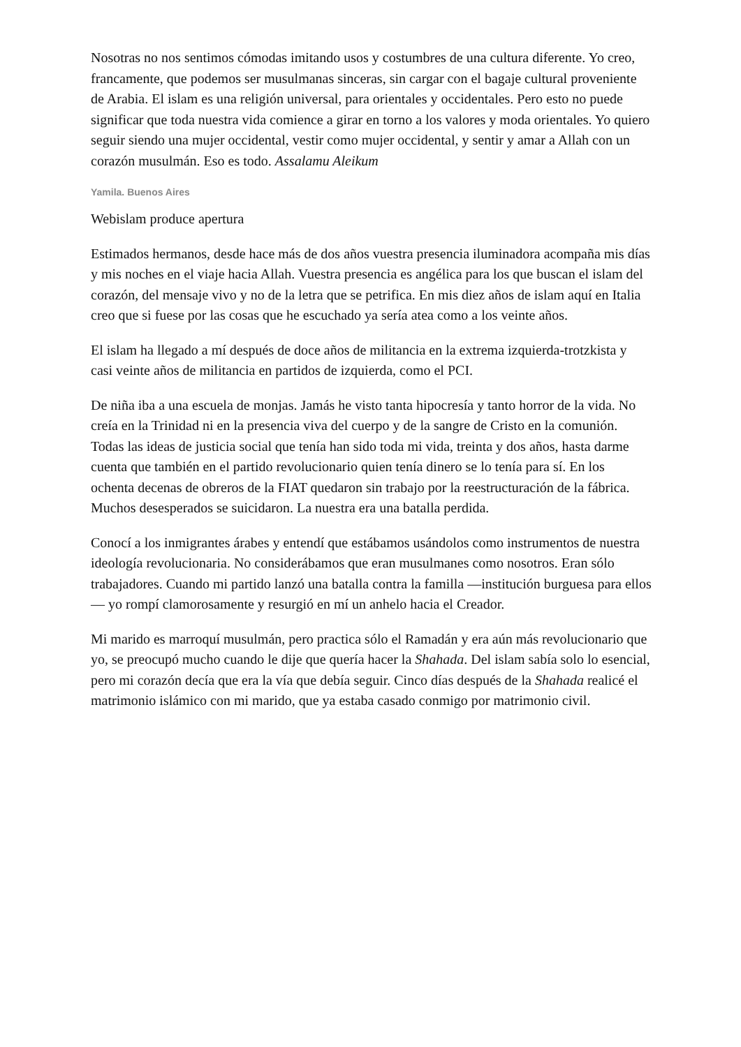Nosotras no nos sentimos cómodas imitando usos y costumbres de una cultura diferente. Yo creo, francamente, que podemos ser musulmanas sinceras, sin cargar con el bagaje cultural proveniente de Arabia. El islam es una religión universal, para orientales y occidentales. Pero esto no puede significar que toda nuestra vida comience a girar en torno a los valores y moda orientales. Yo quiero seguir siendo una mujer occidental, vestir como mujer occidental, y sentir y amar a Allah con un corazón musulmán. Eso es todo. Assalamu Aleikum
Yamila. Buenos Aires
Webislam produce apertura
Estimados hermanos, desde hace más de dos años vuestra presencia iluminadora acompaña mis días y mis noches en el viaje hacia Allah. Vuestra presencia es angélica para los que buscan el islam del corazón, del mensaje vivo y no de la letra que se petrifica. En mis diez años de islam aquí en Italia creo que si fuese por las cosas que he escuchado ya sería atea como a los veinte años.
El islam ha llegado a mí después de doce años de militancia en la extrema izquierda-trotzkista y casi veinte años de militancia en partidos de izquierda, como el PCI.
De niña iba a una escuela de monjas. Jamás he visto tanta hipocresía y tanto horror de la vida. No creía en la Trinidad ni en la presencia viva del cuerpo y de la sangre de Cristo en la comunión. Todas las ideas de justicia social que tenía han sido toda mi vida, treinta y dos años, hasta darme cuenta que también en el partido revolucionario quien tenía dinero se lo tenía para sí. En los ochenta decenas de obreros de la FIAT quedaron sin trabajo por la reestructuración de la fábrica. Muchos desesperados se suicidaron. La nuestra era una batalla perdida.
Conocí a los inmigrantes árabes y entendí que estábamos usándolos como instrumentos de nuestra ideología revolucionaria. No considerábamos que eran musulmanes como nosotros. Eran sólo trabajadores. Cuando mi partido lanzó una batalla contra la familla —institución burguesa para ellos— yo rompí clamorosamente y resurgió en mí un anhelo hacia el Creador.
Mi marido es marroquí musulmán, pero practica sólo el Ramadán y era aún más revolucionario que yo, se preocupó mucho cuando le dije que quería hacer la Shahada. Del islam sabía solo lo esencial, pero mi corazón decía que era la vía que debía seguir. Cinco días después de la Shahada realicé el matrimonio islámico con mi marido, que ya estaba casado conmigo por matrimonio civil.